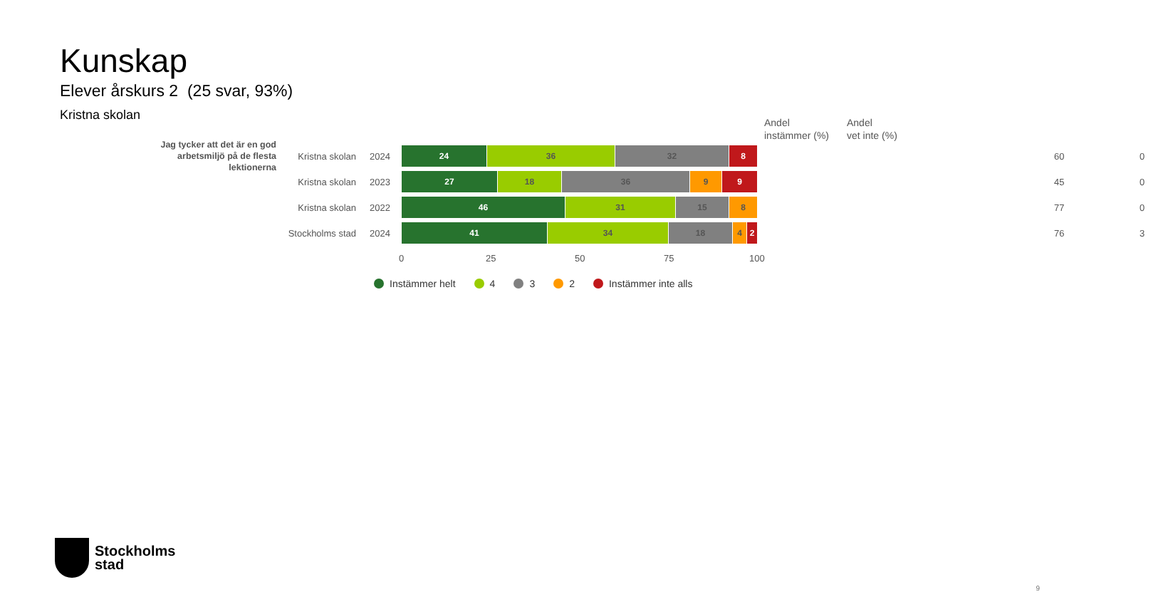Kunskap
Elever årskurs 2 (25 svar, 93%)
Kristna skolan
Andel
instämmer (%)
Andel
vet inte (%)
Jag tycker att det är en god arbetsmiljö på de flesta lektionerna
Kristna skolan 2024
24 36 32 8
60 0
Kristna skolan 2023
27 18 36 9 9
45 0
Kristna skolan 2022
46 31 15 8
77 0
Stockholms stad 2024
41 34 18 4 2
76 3
0 25 50 75 100
Instämmer helt 4 3 2 Instämmer inte alls
Stockholms
stad
9